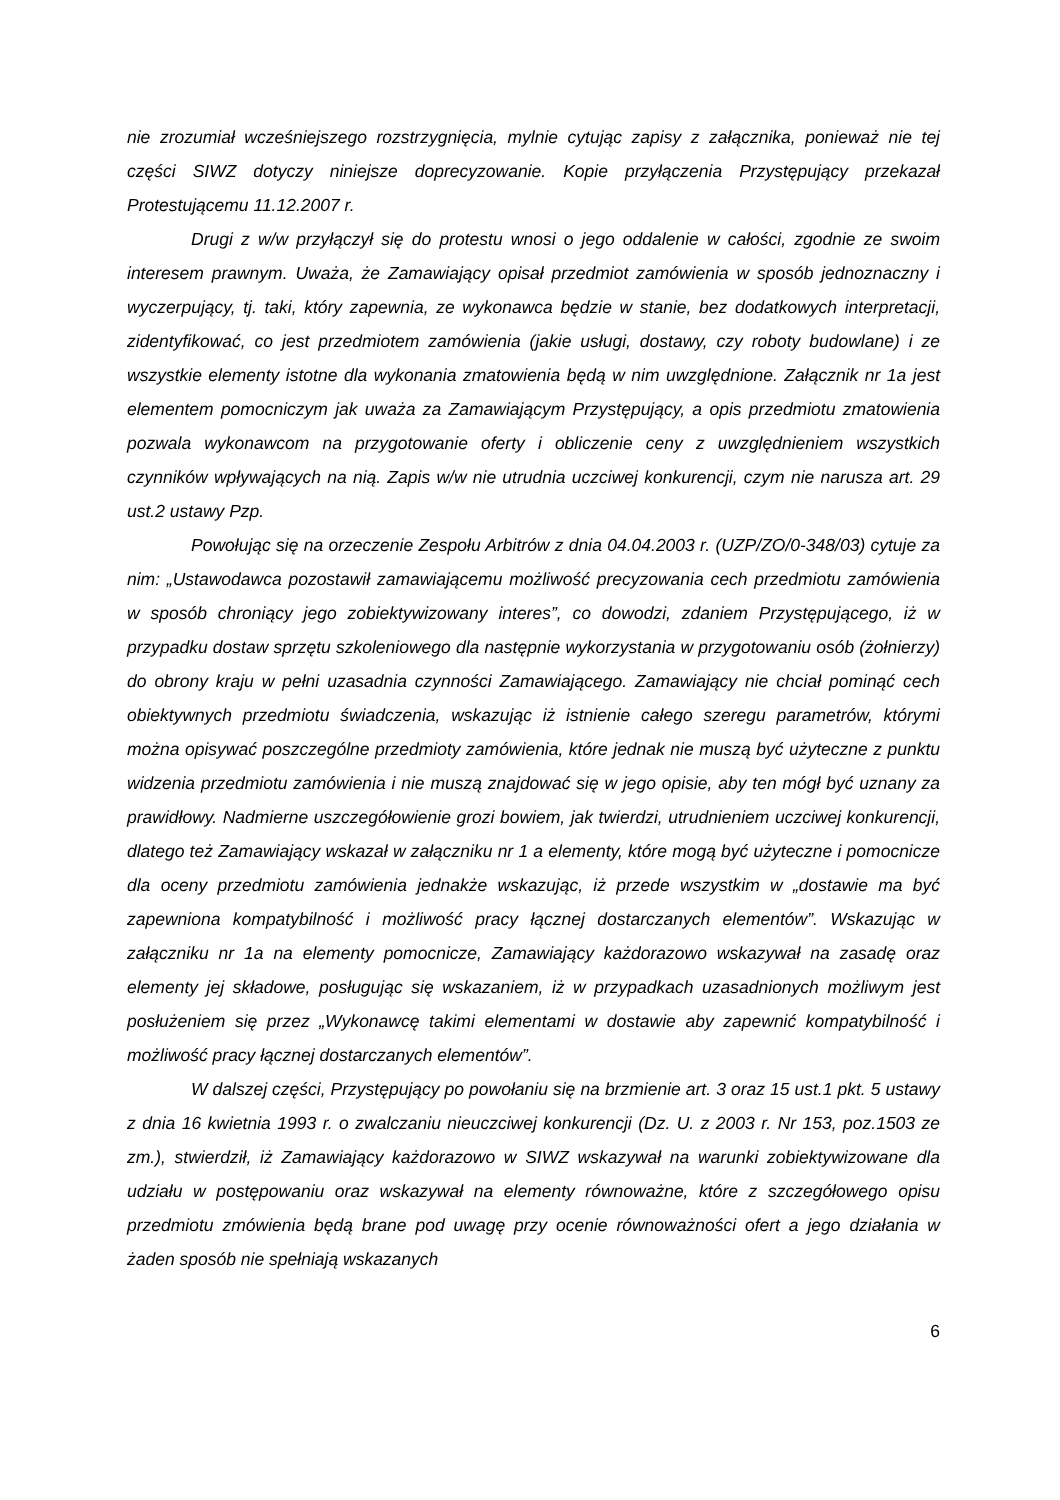nie zrozumiał wcześniejszego rozstrzygnięcia, mylnie cytując zapisy z załącznika, ponieważ nie tej części SIWZ dotyczy niniejsze doprecyzowanie. Kopie przyłączenia Przystępujący przekazał Protestującemu 11.12.2007 r.
Drugi z w/w przyłączył się do protestu wnosi o jego oddalenie w całości, zgodnie ze swoim interesem prawnym. Uważa, że Zamawiający opisał przedmiot zamówienia w sposób jednoznaczny i wyczerpujący, tj. taki, który zapewnia, ze wykonawca będzie w stanie, bez dodatkowych interpretacji, zidentyfikować, co jest przedmiotem zamówienia (jakie usługi, dostawy, czy roboty budowlane) i ze wszystkie elementy istotne dla wykonania zmatowienia będą w nim uwzględnione. Załącznik nr 1a jest elementem pomocniczym jak uważa za Zamawiającym Przystępujący, a opis przedmiotu zmatowienia pozwala wykonawcom na przygotowanie oferty i obliczenie ceny z uwzględnieniem wszystkich czynników wpływających na nią. Zapis w/w nie utrudnia uczciwej konkurencji, czym nie narusza art. 29 ust.2 ustawy Pzp.
Powołując się na orzeczenie Zespołu Arbitrów z dnia 04.04.2003 r. (UZP/ZO/0-348/03) cytuje za nim: „Ustawodawca pozostawił zamawiającemu możliwość precyzowania cech przedmiotu zamówienia w sposób chroniący jego zobiektywizowany interes”, co dowodzi, zdaniem Przystępującego, iż w przypadku dostaw sprzętu szkoleniowego dla następnie wykorzystania w przygotowaniu osób (żołnierzy) do obrony kraju w pełni uzasadnia czynności Zamawiającego. Zamawiający nie chciał pominąć cech obiektywnych przedmiotu świadczenia, wskazując iż istnienie całego szeregu parametrów, którymi można opisywać poszczególne przedmioty zamówienia, które jednak nie muszą być użyteczne z punktu widzenia przedmiotu zamówienia i nie muszą znajdować się w jego opisie, aby ten mógł być uznany za prawidłowy. Nadmierne uszczegółowienie grozi bowiem, jak twierdzi, utrudnieniem uczciwej konkurencji, dlatego też Zamawiający wskazał w załączniku nr 1 a elementy, które mogą być użyteczne i pomocnicze dla oceny przedmiotu zamówienia jednakże wskazując, iż przede wszystkim w „dostawie ma być zapewniona kompatybilność i możliwość pracy łącznej dostarczanych elementów”. Wskazując w załączniku nr 1a na elementy pomocnicze, Zamawiający każdorazowo wskazywał na zasadę oraz elementy jej składowe, posługując się wskazaniem, iż w przypadkach uzasadnionych możliwym jest posłużeniem się przez „Wykonawcę takimi elementami w dostawie aby zapewnić kompatybilność i możliwość pracy łącznej dostarczanych elementów”.
W dalszej części, Przystępujący po powołaniu się na brzmienie art. 3 oraz 15 ust.1 pkt. 5 ustawy z dnia 16 kwietnia 1993 r. o zwalczaniu nieuczciwej konkurencji (Dz. U. z 2003 r. Nr 153, poz.1503 ze zm.), stwierdził, iż Zamawiający każdorazowo w SIWZ wskazywał na warunki zobiektywizowane dla udziału w postępowaniu oraz wskazywał na elementy równoważne, które z szczegółowego opisu przedmiotu zmówienia będą brane pod uwagę przy ocenie równoważności ofert a jego działania w żaden sposób nie spełniają wskazanych
6